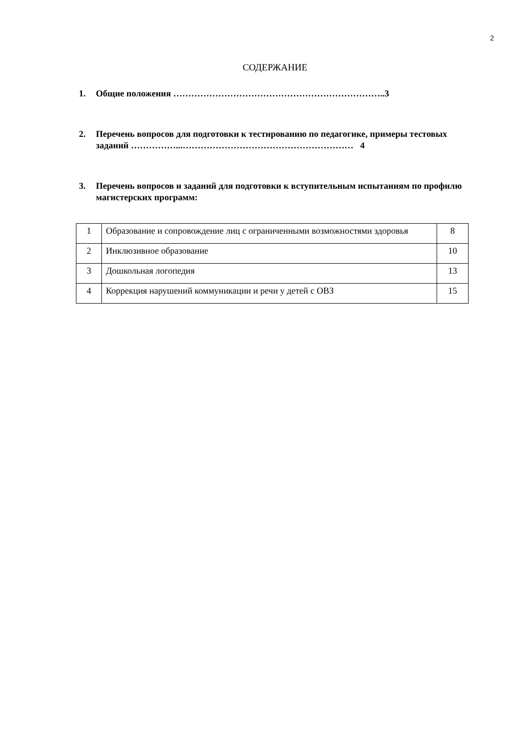2
СОДЕРЖАНИЕ
1. Общие положения ……………………………………………………………..3
2. Перечень вопросов для подготовки к тестированию по педагогике, примеры тестовых заданий ……………...………………………………………………… 4
3. Перечень вопросов и заданий для подготовки к вступительным испытаниям по профилю магистерских программ:
| 1 | Образование и сопровождение лиц с ограниченными возможностями здоровья | 8 |
| 2 | Инклюзивное образование | 10 |
| 3 | Дошкольная логопедия | 13 |
| 4 | Коррекция нарушений коммуникации и речи у детей с ОВЗ | 15 |